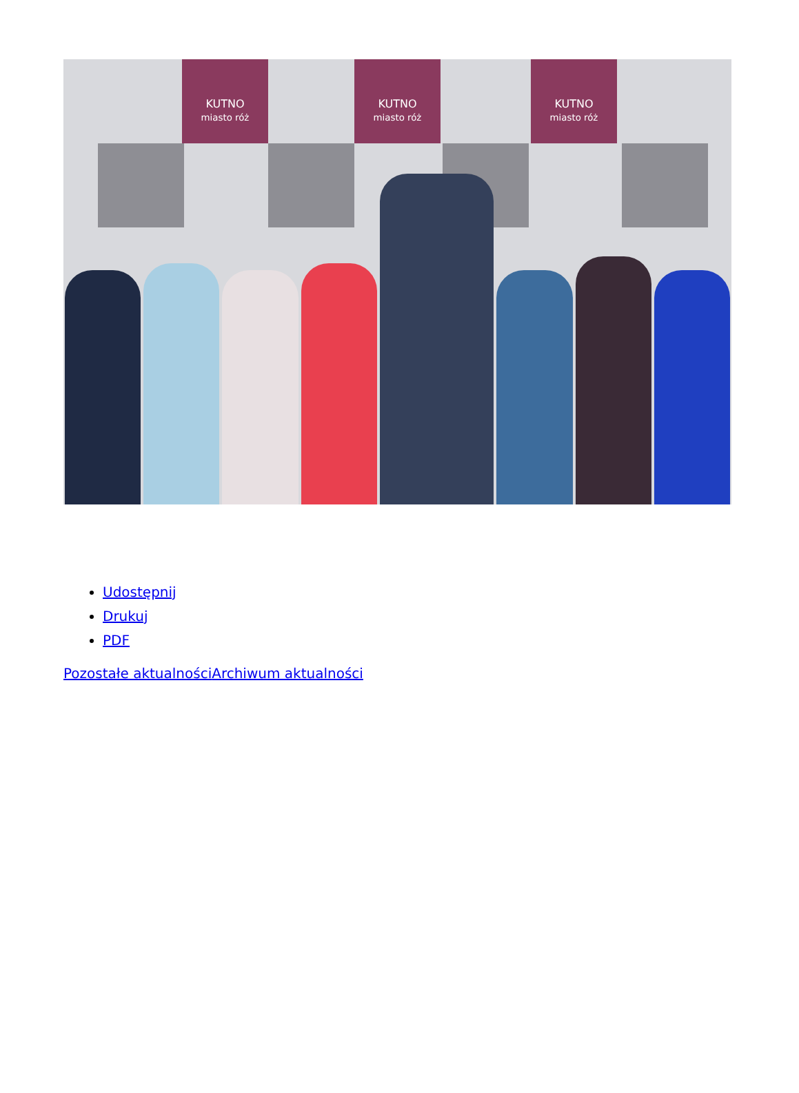KUTNO
miasto róż
KUTNO
miasto róż
KUTNO
miasto róż
Udostępnij
Drukuj
PDF
Pozostałe aktualności Archiwum aktualności